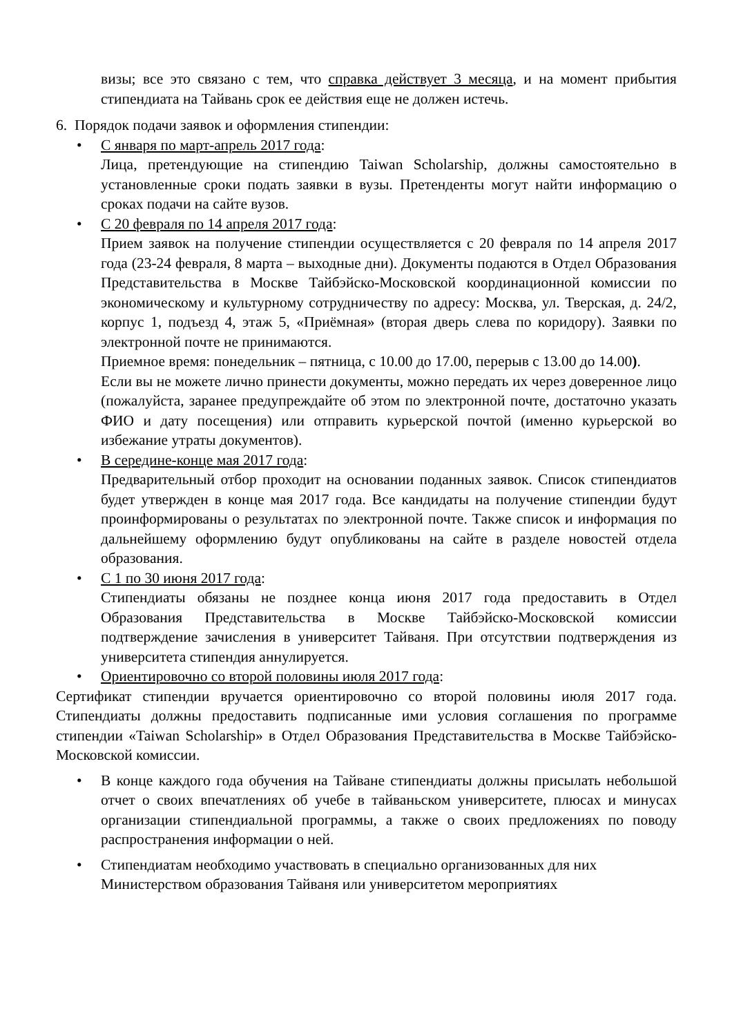визы; все это связано с тем, что справка действует 3 месяца, и на момент прибытия стипендиата на Тайвань срок ее действия еще не должен истечь.
6. Порядок подачи заявок и оформления стипендии:
• С января по март-апрель 2017 года:
Лица, претендующие на стипендию Taiwan Scholarship, должны самостоятельно в установленные сроки подать заявки в вузы. Претенденты могут найти информацию о сроках подачи на сайте вузов.
• С 20 февраля по 14 апреля 2017 года:
Прием заявок на получение стипендии осуществляется с 20 февраля по 14 апреля 2017 года (23-24 февраля, 8 марта – выходные дни). Документы подаются в Отдел Образования Представительства в Москве Тайбэйско-Московской координационной комиссии по экономическому и культурному сотрудничеству по адресу: Москва, ул. Тверская, д. 24/2, корпус 1, подъезд 4, этаж 5, «Приёмная» (вторая дверь слева по коридору). Заявки по электронной почте не принимаются.
Приемное время: понедельник – пятница, с 10.00 до 17.00, перерыв с 13.00 до 14.00).
Если вы не можете лично принести документы, можно передать их через доверенное лицо (пожалуйста, заранее предупреждайте об этом по электронной почте, достаточно указать ФИО и дату посещения) или отправить курьерской почтой (именно курьерской во избежание утраты документов).
• В середине-конце мая 2017 года:
Предварительный отбор проходит на основании поданных заявок. Список стипендиатов будет утвержден в конце мая 2017 года. Все кандидаты на получение стипендии будут проинформированы о результатах по электронной почте. Также список и информация по дальнейшему оформлению будут опубликованы на сайте в разделе новостей отдела образования.
• С 1 по 30 июня 2017 года:
Стипендиаты обязаны не позднее конца июня 2017 года предоставить в Отдел Образования Представительства в Москве Тайбэйско-Московской комиссии подтверждение зачисления в университет Тайваня. При отсутствии подтверждения из университета стипендия аннулируется.
• Ориентировочно со второй половины июля 2017 года:
Сертификат стипендии вручается ориентировочно со второй половины июля 2017 года. Стипендиаты должны предоставить подписанные ими условия соглашения по программе стипендии «Taiwan Scholarship» в Отдел Образования Представительства в Москве Тайбэйско-Московской комиссии.
• В конце каждого года обучения на Тайване стипендиаты должны присылать небольшой отчет о своих впечатлениях об учебе в тайваньском университете, плюсах и минусах организации стипендиальной программы, а также о своих предложениях по поводу распространения информации о ней.
• Стипендиатам необходимо участвовать в специально организованных для них Министерством образования Тайваня или университетом мероприятиях